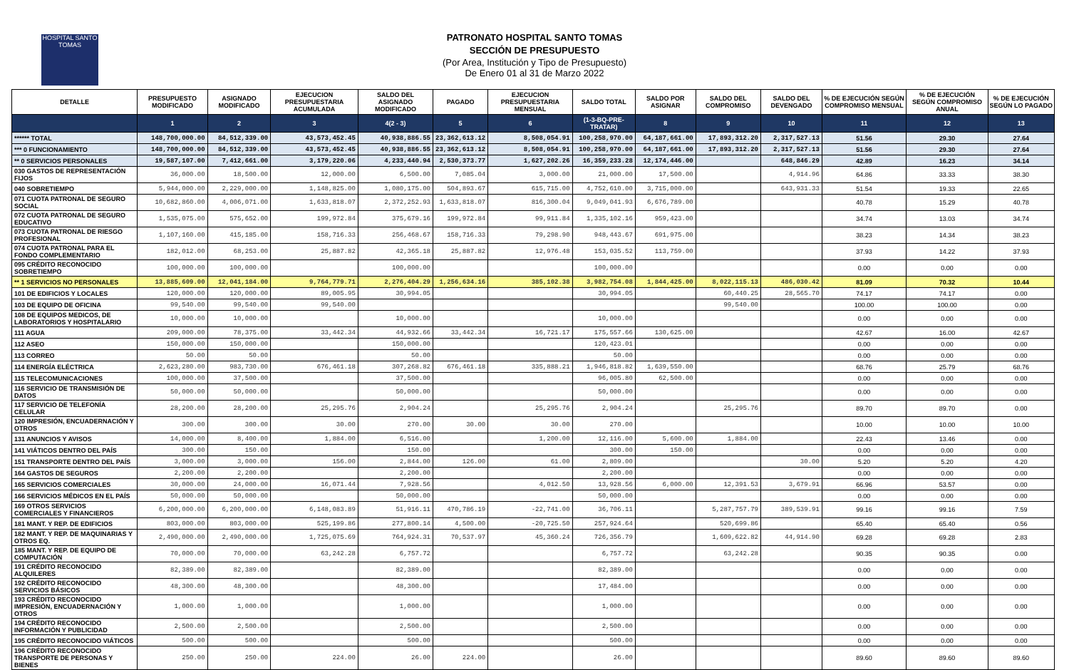HOSPITAL SANTO TOMAS
PATRONATO HOSPITAL SANTO TOMAS
SECCIÓN DE PRESUPUESTO
(Por Area, Institución y Tipo de Presupuesto)
De Enero 01 al 31 de Marzo 2022
| DETALLE | PRESUPUESTO MODIFICADO | ASIGNADO MODIFICADO | EJECUCION PRESUPUESTARIA ACUMULADA | SALDO DEL ASIGNADO MODIFICADO | PAGADO | EJECUCION PRESUPUESTARIA MENSUAL | SALDO TOTAL | SALDO POR ASIGNAR | SALDO DEL COMPROMISO | SALDO DEL DEVENGADO | % DE EJECUCIÓN SEGÚN COMPROMISO MENSUAL | % DE EJECUCIÓN SEGÚN COMPROMISO ANUAL | % DE EJECUCIÓN SEGÚN LO PAGADO |
| --- | --- | --- | --- | --- | --- | --- | --- | --- | --- | --- | --- | --- | --- |
| | 1 | 2 | 3 | 4(2 - 3) | 5 | 6 | (1-3-BQ-PRE-TRATAR) | 8 | 9 | 10 | 11 | 12 | 13 |
| ****** TOTAL | 148,700,000.00 | 84,512,339.00 | 43,573,452.45 | 40,938,886.55 | 23,362,613.12 | 8,508,054.91 | 100,258,970.00 | 64,187,661.00 | 17,893,312.20 | 2,317,527.13 | 51.56 | 29.30 | 27.64 |
| *** 0 FUNCIONAMIENTO | 148,700,000.00 | 84,512,339.00 | 43,573,452.45 | 40,938,886.55 | 23,362,613.12 | 8,508,054.91 | 100,258,970.00 | 64,187,661.00 | 17,893,312.20 | 2,317,527.13 | 51.56 | 29.30 | 27.64 |
| ** 0 SERVICIOS PERSONALES | 19,587,107.00 | 7,412,661.00 | 3,179,220.06 | 4,233,440.94 | 2,530,373.77 | 1,627,202.26 | 16,359,233.28 | 12,174,446.00 | | 648,846.29 | 42.89 | 16.23 | 34.14 |
| 030 GASTOS DE REPRESENTACIÓN FIJOS | 36,000.00 | 18,500.00 | 12,000.00 | 6,500.00 | 7,085.04 | 3,000.00 | 21,000.00 | 17,500.00 | | 4,914.96 | 64.86 | 33.33 | 38.30 |
| 040 SOBRETIEMPO | 5,944,000.00 | 2,229,000.00 | 1,148,825.00 | 1,080,175.00 | 504,893.67 | 615,715.00 | 4,752,610.00 | 3,715,000.00 | | 643,931.33 | 51.54 | 19.33 | 22.65 |
| 071 CUOTA PATRONAL DE SEGURO SOCIAL | 10,682,860.00 | 4,006,071.00 | 1,633,818.07 | 2,372,252.93 | 1,633,818.07 | 816,300.04 | 9,049,041.93 | 6,676,789.00 | | | 40.78 | 15.29 | 40.78 |
| 072 CUOTA PATRONAL DE SEGURO EDUCATIVO | 1,535,075.00 | 575,652.00 | 199,972.84 | 375,679.16 | 199,972.84 | 99,911.84 | 1,335,102.16 | 959,423.00 | | | 34.74 | 13.03 | 34.74 |
| 073 CUOTA PATRONAL DE RIESGO PROFESIONAL | 1,107,160.00 | 415,185.00 | 158,716.33 | 256,468.67 | 158,716.33 | 79,298.90 | 948,443.67 | 691,975.00 | | | 38.23 | 14.34 | 38.23 |
| 074 CUOTA PATRONAL PARA EL FONDO COMPLEMENTARIO | 182,012.00 | 68,253.00 | 25,887.82 | 42,365.18 | 25,887.82 | 12,976.48 | 153,035.52 | 113,759.00 | | | 37.93 | 14.22 | 37.93 |
| 095 CRÉDITO RECONOCIDO SOBRETIEMPO | 100,000.00 | 100,000.00 | | 100,000.00 | | | 100,000.00 | | | | 0.00 | 0.00 | 0.00 |
| ** 1 SERVICIOS NO PERSONALES | 13,885,609.00 | 12,041,184.00 | 9,764,779.71 | 2,276,404.29 | 1,256,634.16 | 385,102.38 | 3,982,754.08 | 1,844,425.00 | 8,022,115.13 | 486,030.42 | 81.09 | 70.32 | 10.44 |
| 101 DE EDIFICIOS Y LOCALES | 120,000.00 | 120,000.00 | 89,005.95 | 30,994.05 | | | 30,994.05 | | 60,440.25 | 28,565.70 | 74.17 | 74.17 | 0.00 |
| 103 DE EQUIPO DE OFICINA | 99,540.00 | 99,540.00 | 99,540.00 | | | | | | 99,540.00 | | 100.00 | 100.00 | 0.00 |
| 108 DE EQUIPOS MEDICOS, DE LABORATORIOS Y HOSPITALARIO | 10,000.00 | 10,000.00 | | 10,000.00 | | | 10,000.00 | | | | 0.00 | 0.00 | 0.00 |
| 111 AGUA | 209,000.00 | 78,375.00 | 33,442.34 | 44,932.66 | 33,442.34 | 16,721.17 | 175,557.66 | 130,625.00 | | | 42.67 | 16.00 | 42.67 |
| 112 ASEO | 150,000.00 | 150,000.00 | | 150,000.00 | | | 120,423.01 | | | | 0.00 | 0.00 | 0.00 |
| 113 CORREO | 50.00 | 50.00 | | 50.00 | | | 50.00 | | | | 0.00 | 0.00 | 0.00 |
| 114 ENERGÍA ELÉCTRICA | 2,623,280.00 | 983,730.00 | 676,461.18 | 307,268.82 | 676,461.18 | 335,888.21 | 1,946,818.82 | 1,639,550.00 | | | 68.76 | 25.79 | 68.76 |
| 115 TELECOMUNICACIONES | 100,000.00 | 37,500.00 | | 37,500.00 | | | 96,005.80 | 62,500.00 | | | 0.00 | 0.00 | 0.00 |
| 116 SERVICIO DE TRANSMISIÓN DE DATOS | 50,000.00 | 50,000.00 | | 50,000.00 | | | 50,000.00 | | | | 0.00 | 0.00 | 0.00 |
| 117 SERVICIO DE TELEFONÍA CELULAR | 28,200.00 | 28,200.00 | 25,295.76 | 2,904.24 | | 25,295.76 | 2,904.24 | | 25,295.76 | | 89.70 | 89.70 | 0.00 |
| 120 IMPRESIÓN, ENCUADERNACIÓN Y OTROS | 300.00 | 300.00 | 30.00 | 270.00 | 30.00 | 30.00 | 270.00 | | | | 10.00 | 10.00 | 10.00 |
| 131 ANUNCIOS Y AVISOS | 14,000.00 | 8,400.00 | 1,884.00 | 6,516.00 | | 1,200.00 | 12,116.00 | 5,600.00 | 1,884.00 | | 22.43 | 13.46 | 0.00 |
| 141 VIÁTICOS DENTRO DEL PAÍS | 300.00 | 150.00 | | 150.00 | | | 300.00 | 150.00 | | | 0.00 | 0.00 | 0.00 |
| 151 TRANSPORTE DENTRO DEL PAÍS | 3,000.00 | 3,000.00 | 156.00 | 2,844.00 | 126.00 | 61.00 | 2,809.00 | | | 30.00 | 5.20 | 5.20 | 4.20 |
| 164 GASTOS DE SEGUROS | 2,200.00 | 2,200.00 | | 2,200.00 | | | 2,200.00 | | | | 0.00 | 0.00 | 0.00 |
| 165 SERVICIOS COMERCIALES | 30,000.00 | 24,000.00 | 16,071.44 | 7,928.56 | | 4,012.50 | 13,928.56 | 6,000.00 | 12,391.53 | 3,679.91 | 66.96 | 53.57 | 0.00 |
| 166 SERVICIOS MÉDICOS EN EL PAÍS | 50,000.00 | 50,000.00 | | 50,000.00 | | | 50,000.00 | | | | 0.00 | 0.00 | 0.00 |
| 169 OTROS SERVICIOS COMERCIALES Y FINANCIEROS | 6,200,000.00 | 6,200,000.00 | 6,148,083.89 | 51,916.11 | 470,786.19 | -22,741.00 | 36,706.11 | | 5,287,757.79 | 389,539.91 | 99.16 | 99.16 | 7.59 |
| 181 MANT. Y REP. DE EDIFICIOS | 803,000.00 | 803,000.00 | 525,199.86 | 277,800.14 | 4,500.00 | -20,725.50 | 257,924.64 | | 520,699.86 | | 65.40 | 65.40 | 0.56 |
| 182 MANT. Y REP. DE MAQUINARIAS Y OTROS EQ. | 2,490,000.00 | 2,490,000.00 | 1,725,075.69 | 764,924.31 | 70,537.97 | 45,360.24 | 726,356.79 | | 1,609,622.82 | 44,914.90 | 69.28 | 69.28 | 2.83 |
| 185 MANT. Y REP. DE EQUIPO DE COMPUTACIÓN | 70,000.00 | 70,000.00 | 63,242.28 | 6,757.72 | | | 6,757.72 | | 63,242.28 | | 90.35 | 90.35 | 0.00 |
| 191 CRÉDITO RECONOCIDO ALQUILERES | 82,389.00 | 82,389.00 | | 82,389.00 | | | 82,389.00 | | | | 0.00 | 0.00 | 0.00 |
| 192 CRÉDITO RECONOCIDO SERVICIOS BÁSICOS | 48,300.00 | 48,300.00 | | 48,300.00 | | | 17,484.00 | | | | 0.00 | 0.00 | 0.00 |
| 193 CRÉDITO RECONOCIDO IMPRESIÓN, ENCUADERNACIÓN Y OTROS | 1,000.00 | 1,000.00 | | 1,000.00 | | | 1,000.00 | | | | 0.00 | 0.00 | 0.00 |
| 194 CRÉDITO RECONOCIDO INFORMACIÓN Y PUBLICIDAD | 2,500.00 | 2,500.00 | | 2,500.00 | | | 2,500.00 | | | | 0.00 | 0.00 | 0.00 |
| 195 CRÉDITO RECONOCIDO VIÁTICOS | 500.00 | 500.00 | | 500.00 | | | 500.00 | | | | 0.00 | 0.00 | 0.00 |
| 196 CRÉDITO RECONOCIDO TRANSPORTE DE PERSONAS Y BIENES | 250.00 | 250.00 | 224.00 | 26.00 | 224.00 | | 26.00 | | | | 89.60 | 89.60 | 89.60 |